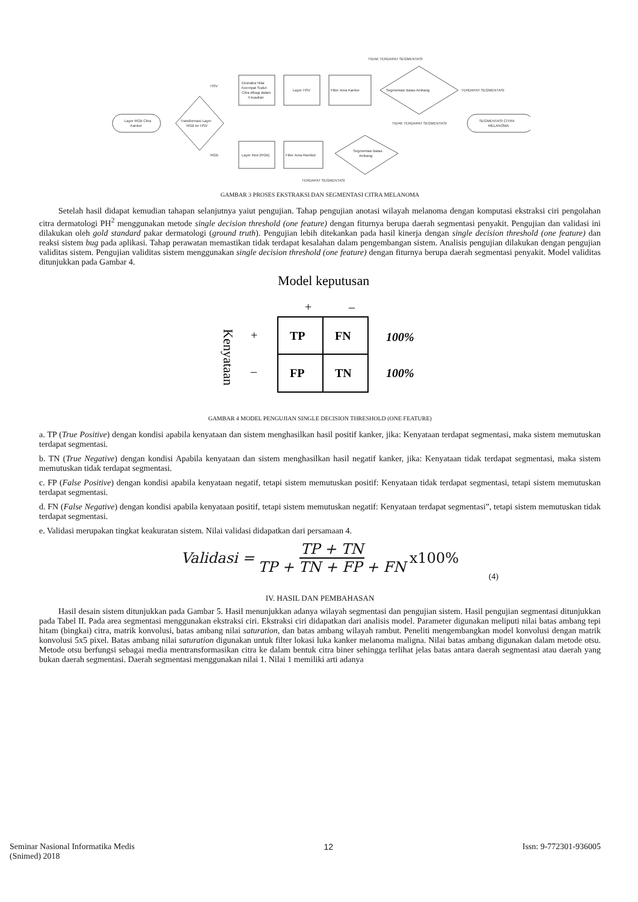Layer RGB Citra
Kanker
Transformasi Layer
RGB ke HSV
Ekstraksi Nilai
Keempat Sudut
Citra dibagi dalam
4 kuadran
Layer HSV
Filter Area Kanker
Segmentasi Batas Ambang
TIDAK TERDAPAT SEGMENTASI
TERDAPAT SEGMENTASI
SEGMENTASI CITRA
MELANOMA
TIDAK TERDAPAT SEGMENTASI
Layer Red (RGB)
Filter Area Rambut
Segmentasi Batas
Ambang
TERDAPAT SEGMENTASI
HSV
RGB
GAMBAR 3 PROSES EKSTRAKSI DAN SEGMENTASI CITRA MELANOMA
Setelah hasil didapat kemudian tahapan selanjutnya yaiut pengujian. Tahap pengujian anotasi wilayah melanoma dengan komputasi ekstraksi ciri pengolahan citra dermatologi PH<sup>2</sup> menggunakan metode single decision threshold (one feature) dengan fiturnya berupa daerah segmentasi penyakit. Pengujian dan validasi ini dilakukan oleh gold standard pakar dermatologi (ground truth). Pengujian lebih ditekankan pada hasil kinerja dengan single decision threshold (one feature) dan reaksi sistem bug pada aplikasi. Tahap perawatan memastikan tidak terdapat kesalahan dalam pengembangan sistem. Analisis pengujian dilakukan dengan pengujian validitas sistem. Pengujian validitas sistem menggunakan single decision threshold (one feature) dengan fiturnya berupa daerah segmentasi penyakit. Model validitas ditunjukkan pada Gambar 4.
Model keputusan
+
–
Kenyataan
+
–
TP
FN
FP
TN
100%
100%
GAMBAR 4 MODEL PENGUJIAN SINGLE DECISION THRESHOLD (ONE FEATURE)
a. TP (True Positive) dengan kondisi apabila kenyataan dan sistem menghasilkan hasil positif kanker, jika: Kenyataan terdapat segmentasi, maka sistem memutuskan terdapat segmentasi.
b. TN (True Negative) dengan kondisi Apabila kenyataan dan sistem menghasilkan hasil negatif kanker, jika: Kenyataan tidak terdapat segmentasi, maka sistem memutuskan tidak terdapat segmentasi.
c. FP (False Positive) dengan kondisi apabila kenyataan negatif, tetapi sistem memutuskan positif: Kenyataan tidak terdapat segmentasi, tetapi sistem memutuskan terdapat segmentasi.
d. FN (False Negative) dengan kondisi apabila kenyataan positif, tetapi sistem memutuskan negatif: Kenyataan terdapat segmentasi”, tetapi sistem memutuskan tidak terdapat segmentasi.
e. Validasi merupakan tingkat keakuratan sistem. Nilai validasi didapatkan dari persamaan 4.
Validasi = TP + TN TP + TN + FP + FN x100%
(4)
IV. HASIL DAN PEMBAHASAN
Hasil desain sistem ditunjukkan pada Gambar 5. Hasil menunjukkan adanya wilayah segmentasi dan pengujian sistem. Hasil pengujian segmentasi ditunjukkan pada Tabel II. Pada area segmentasi menggunakan ekstraksi ciri. Ekstraksi ciri didapatkan dari analisis model. Parameter digunakan meliputi nilai batas ambang tepi hitam (bingkai) citra, matrik konvolusi, batas ambang nilai saturation, dan batas ambang wilayah rambut. Peneliti mengembangkan model konvolusi dengan matrik konvolusi 5x5 pixel. Batas ambang nilai saturation digunakan untuk filter lokasi luka kanker melanoma maligna. Nilai batas ambang digunakan dalam metode otsu. Metode otsu berfungsi sebagai media mentransformasikan citra ke dalam bentuk citra biner sehingga terlihat jelas batas antara daerah segmentasi atau daerah yang bukan daerah segmentasi. Daerah segmentasi menggunakan nilai 1. Nilai 1 memiliki arti adanya
Seminar Nasional Informatika Medis
(Snimed) 2018 12 Issn: 9-772301-936005